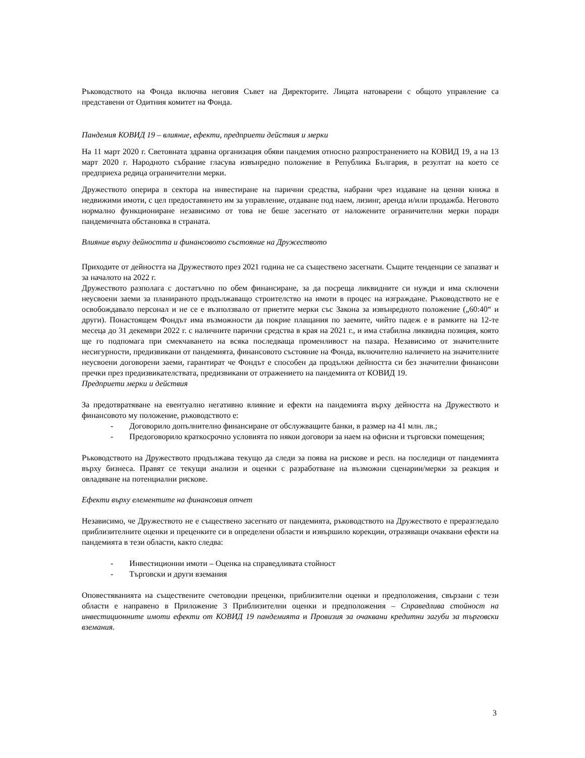Ръководството на Фонда включва неговия Съвет на Директорите. Лицата натоварени с общото управление са представени от Одитния комитет на Фонда.
Пандемия КОВИД 19 – влияние, ефекти, предприети действия и мерки
На 11 март 2020 г. Световната здравна организация обяви пандемия относно разпространението на КОВИД 19, а на 13 март 2020 г. Народното събрание гласува извънредно положение в Република България, в резултат на което се предприеха редица ограничителни мерки.
Дружеството оперира в сектора на инвестиране на парични средства, набрани чрез издаване на ценни книжа в недвижими имоти, с цел предоставянето им за управление, отдаване под наем, лизинг, аренда и/или продажба. Неговото нормално функциониране независимо от това не беше засегнато от наложените ограничителни мерки поради пандемичната обстановка в страната.
Влияние върху дейността и финансовото състояние на Дружеството
Приходите от дейността на Дружеството през 2021 година не са съществено засегнати. Същите тенденции се запазват и за началото на 2022 г.
Дружеството разполага с достатъчно по обем финансиране, за да посреща ликвидните си нужди и има сключени неусвоени заеми за планираното продължаващо строителство на имоти в процес на изграждане. Ръководството не е освобождавало персонал и не се е възползвало от приетите мерки със Закона за извънредното положение („60:40“ и други). Понастоящем Фондът има възможности да покрие плащания по заемите, чийто падеж е в рамките на 12-те месеца до 31 декември 2022 г. с наличните парични средства в края на 2021 г., и има стабилна ликвидна позиция, която ще го подпомага при смекчаването на всяка последваща променливост на пазара. Независимо от значителните несигурности, предизвикани от пандемията, финансовото състояние на Фонда, включително наличието на значителните неусвоени договорени заеми, гарантират че Фондът е способен да продължи дейността си без значителни финансови пречки през предизвикателствата, предизвикани от отражението на пандемията от КОВИД 19.
Предприети мерки и действия
За предотвратяване на евентуално негативно влияние и ефекти на пандемията върху дейността на Дружеството и финансовото му положение, ръководството е:
- Договорило допълнително финансиране от обслужващите банки, в размер на 41 млн. лв.;
- Предоговорило краткосрочно условията по някои договори за наем на офисни и търговски помещения;
Ръководството на Дружеството продължава текущо да следи за поява на рискове и респ. на последици от пандемията върху бизнеса. Правят се текущи анализи и оценки с разработване на възможни сценарии/мерки за реакция и овладяване на потенциални рискове.
Ефекти върху елементите на финансовия отчет
Независимо, че Дружеството не е съществено засегнато от пандемията, ръководството на Дружеството е преразгледало приблизителните оценки и преценките си в определени области и извършило корекции, отразяващи очаквани ефекти на пандемията в тези области, както следва:
- Инвестиционни имоти – Оценка на справедливата стойност
- Търговски и други вземания
Оповестяванията на съществените счетоводни преценки, приблизителни оценки и предположения, свързани с тези области е направено в Приложение 3 Приблизителни оценки и предположения – Справедлива стойност на инвестиционните имоти ефекти от КОВИД 19 пандемията и Провизия за очаквани кредитни загуби за търговски вземания.
3